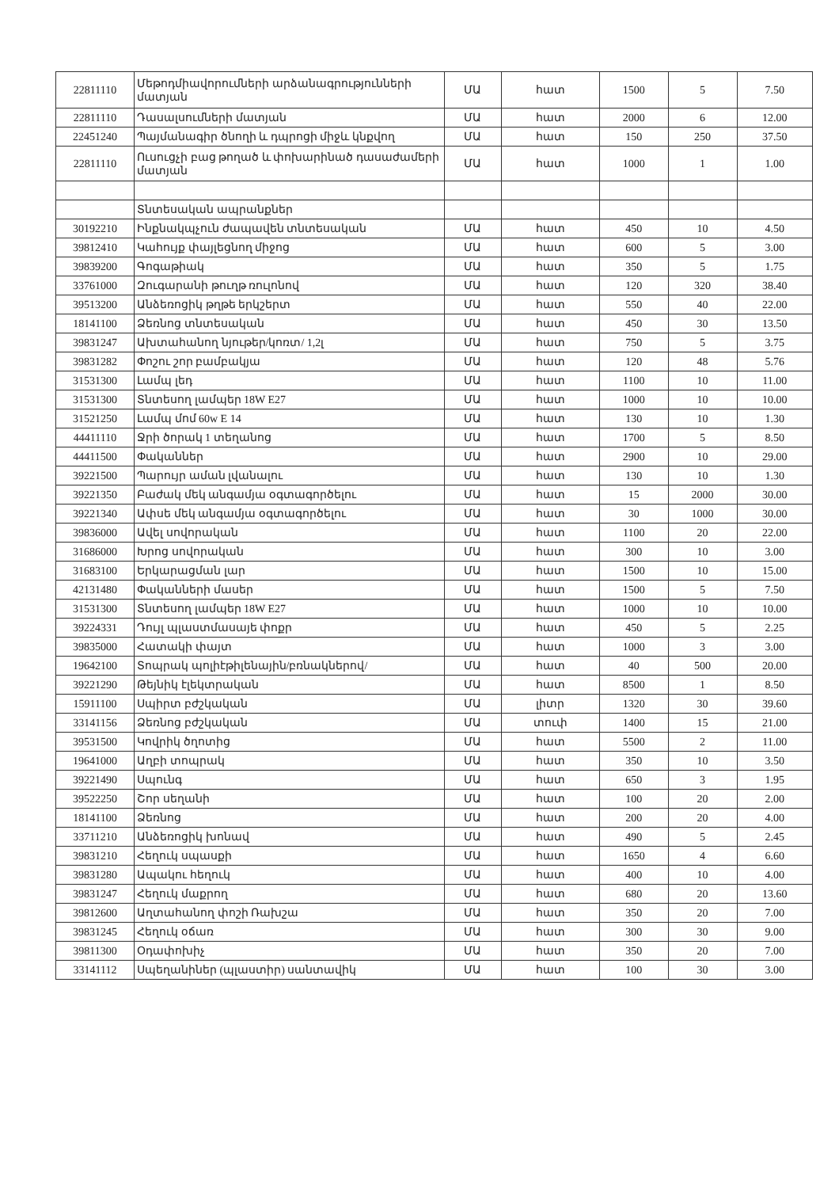| 22811110 | Մեթոդմիավորումների արձանագրությունների մատյան | ՄԱ | հատ | 1500 | 5 | 7.50 |
| 22811110 | Դասալսումների մատյան | ՄԱ | հատ | 2000 | 6 | 12.00 |
| 22451240 | Պայմանագիր ծնողի և դպրոցի միջև կնքվող | ՄԱ | հատ | 150 | 250 | 37.50 |
| 22811110 | Ուսուցչի բաց թողած և փոխարինած դասաժամերի մատյան | ՄԱ | հատ | 1000 | 1 | 1.00 |
| | Տնտեսական ապրանքներ | | | | | |
| 30192210 | Ինքնակպչուն ժապավեն տնտեսական | ՄԱ | հատ | 450 | 10 | 4.50 |
| 39812410 | Կահույք փայլեցնող միջոց | ՄԱ | հատ | 600 | 5 | 3.00 |
| 39839200 | Գոգաթիակ | ՄԱ | հատ | 350 | 5 | 1.75 |
| 33761000 | Զուգարանի թուղթ ռուլոնով | ՄԱ | հատ | 120 | 320 | 38.40 |
| 39513200 | Անձեռոցիկ թղթե երկշերտ | ՄԱ | հատ | 550 | 40 | 22.00 |
| 18141100 | Ձեռնոց տնտեսական | ՄԱ | հատ | 450 | 30 | 13.50 |
| 39831247 | Ախտահանող նյութեր/կոռտ/ 1,2լ | ՄԱ | հատ | 750 | 5 | 3.75 |
| 39831282 | Փոշու շոր բամբակյա | ՄԱ | հատ | 120 | 48 | 5.76 |
| 31531300 | Լամպ լեդ | ՄԱ | հատ | 1100 | 10 | 11.00 |
| 31531300 | Տնտեսող լամպեր 18W E27 | ՄԱ | հատ | 1000 | 10 | 10.00 |
| 31521250 | Լամպ մոմ 60w E 14 | ՄԱ | հատ | 130 | 10 | 1.30 |
| 44411110 | Ջրի ծորակ 1 տեղանոց | ՄԱ | հատ | 1700 | 5 | 8.50 |
| 44411500 | Փականներ | ՄԱ | հատ | 2900 | 10 | 29.00 |
| 39221500 | Պարույր աման լվանալու | ՄԱ | հատ | 130 | 10 | 1.30 |
| 39221350 | Բաժակ մեկ անգամյա օգտագործելու | ՄԱ | հատ | 15 | 2000 | 30.00 |
| 39221340 | Ափսե մեկ անգամյա օգտագործելու | ՄԱ | հատ | 30 | 1000 | 30.00 |
| 39836000 | Ավել սովորական | ՄԱ | հատ | 1100 | 20 | 22.00 |
| 31686000 | Խրոց սովորական | ՄԱ | հատ | 300 | 10 | 3.00 |
| 31683100 | Երկարացման լար | ՄԱ | հատ | 1500 | 10 | 15.00 |
| 42131480 | Փականների մասեր | ՄԱ | հատ | 1500 | 5 | 7.50 |
| 31531300 | Տնտեսող լամպեր 18W E27 | ՄԱ | հատ | 1000 | 10 | 10.00 |
| 39224331 | Դույլ պլաստմասայե փոքր | ՄԱ | հատ | 450 | 5 | 2.25 |
| 39835000 | Հատակի փայտ | ՄԱ | հատ | 1000 | 3 | 3.00 |
| 19642100 | Տոպրակ պոլիէթիլենային/բռնակներով/ | ՄԱ | հատ | 40 | 500 | 20.00 |
| 39221290 | Թեյնիկ էլեկտրական | ՄԱ | հատ | 8500 | 1 | 8.50 |
| 15911100 | Սպիրտ բժշկական | ՄԱ | լիտր | 1320 | 30 | 39.60 |
| 33141156 | Ձեռնոց բժշկական | ՄԱ | տուփ | 1400 | 15 | 21.00 |
| 39531500 | Կովրիկ ծղոտից | ՄԱ | հատ | 5500 | 2 | 11.00 |
| 19641000 | Աղբի տոպրակ | ՄԱ | հատ | 350 | 10 | 3.50 |
| 39221490 | Սպունգ | ՄԱ | հատ | 650 | 3 | 1.95 |
| 39522250 | Շոր սեղանի | ՄԱ | հատ | 100 | 20 | 2.00 |
| 18141100 | Ձեռնոց | ՄԱ | հատ | 200 | 20 | 4.00 |
| 33711210 | Անձեռոցիկ խոնավ | ՄԱ | հատ | 490 | 5 | 2.45 |
| 39831210 | Հեղուկ սպասքի | ՄԱ | հատ | 1650 | 4 | 6.60 |
| 39831280 | Ապակու հեղուկ | ՄԱ | հատ | 400 | 10 | 4.00 |
| 39831247 | Հեղուկ մաքրող | ՄԱ | հատ | 680 | 20 | 13.60 |
| 39812600 | Աղտահանող փոշի Ռախշա | ՄԱ | հատ | 350 | 20 | 7.00 |
| 39831245 | Հեղուկ օճառ | ՄԱ | հատ | 300 | 30 | 9.00 |
| 39811300 | Օդափոխիչ | ՄԱ | հատ | 350 | 20 | 7.00 |
| 33141112 | Սպեղանիներ (պլաստիր) սանտավիկ | ՄԱ | հատ | 100 | 30 | 3.00 |